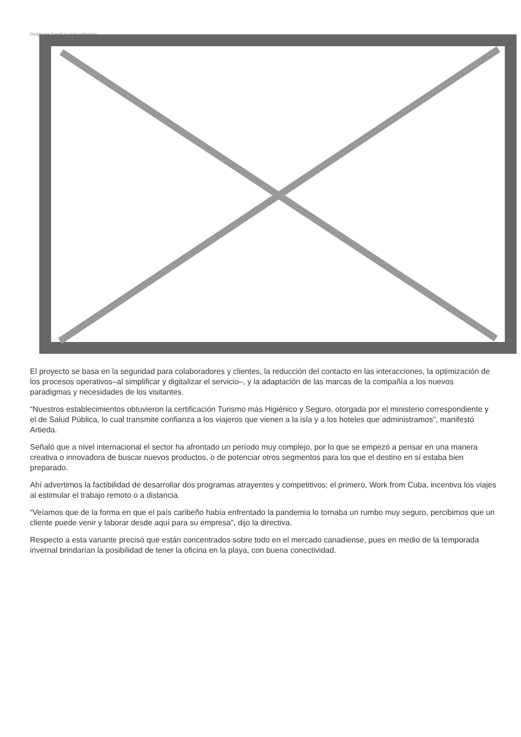Image not found or type unknown
El proyecto se basa en la seguridad para colaboradores y clientes, la reducción del contacto en las interacciones, la optimización de los procesos operativos–al simplificar y digitalizar el servicio–, y la adaptación de las marcas de la compañía a los nuevos paradigmas y necesidades de los visitantes.
“Nuestros establecimientos obtuvieron la certificación Turismo más Higiénico y Seguro, otorgada por el ministerio correspondiente y el de Salud Pública, lo cual transmite confianza a los viajeros que vienen a la isla y a los hoteles que administramos”, manifestó Artieda.
Señaló que a nivel internacional el sector ha afrontado un período muy complejo, por lo que se empezó a pensar en una manera creativa o innovadora de buscar nuevos productos, o de potenciar otros segmentos para los que el destino en sí estaba bien preparado.
Ahí advertimos la factibilidad de desarrollar dos programas atrayentes y competitivos; el primero, Work from Cuba, incentiva los viajes al estimular el trabajo remoto o a distancia.
“Veíamos que de la forma en que el país caribeño había enfrentado la pandemia lo tornaba un rumbo muy seguro, percibimos que un cliente puede venir y laborar desde aquí para su empresa”, dijo la directiva.
Respecto a esta variante precisó que están concentrados sobre todo en el mercado canadiense, pues en medio de la temporada invernal brindarían la posibilidad de tener la oficina en la playa, con buena conectividad.